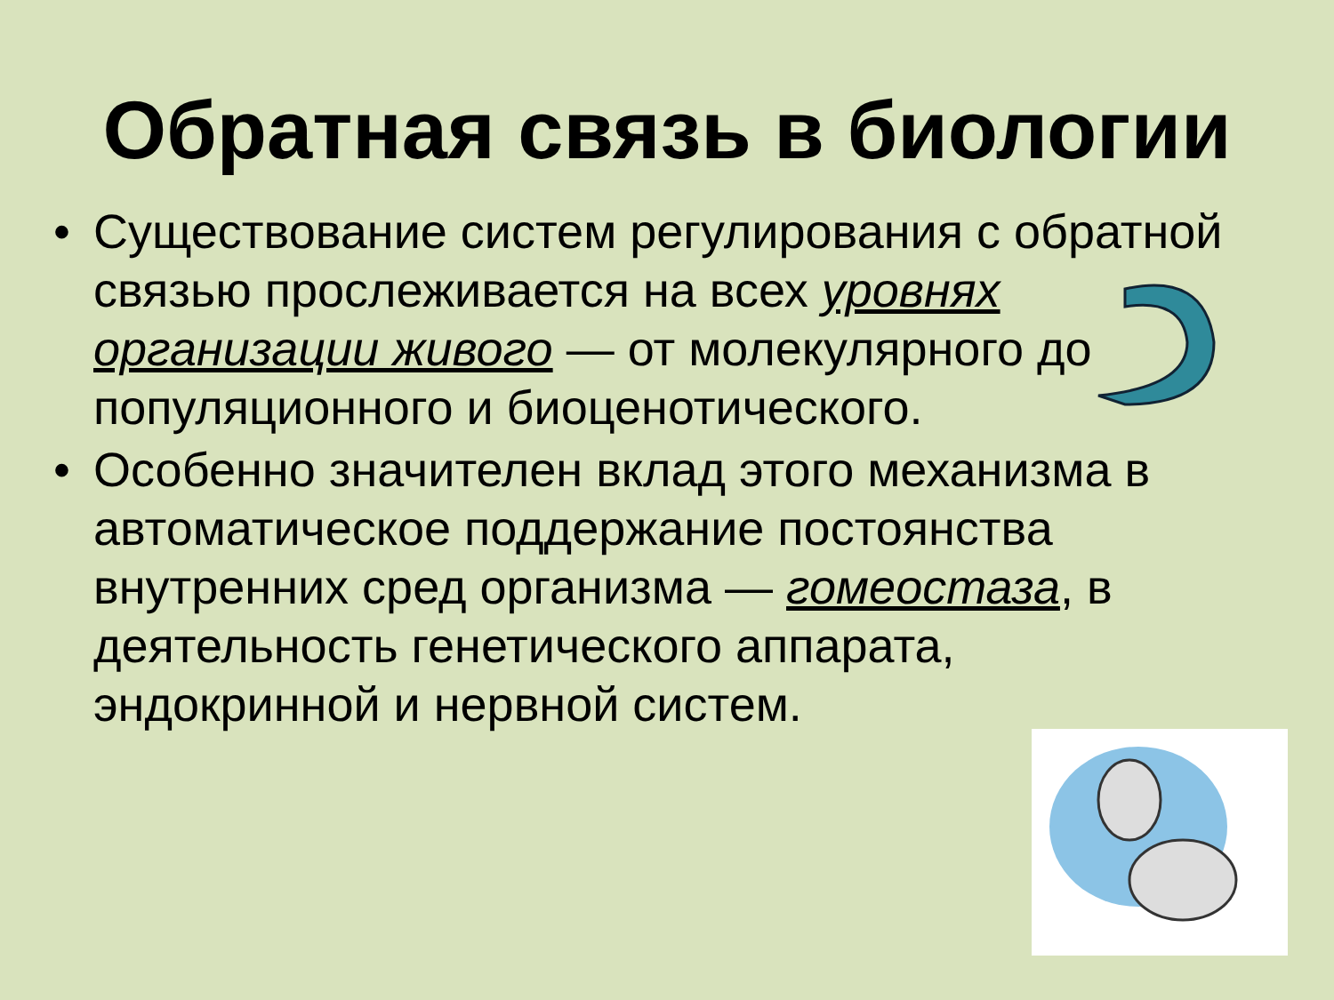Обратная связь в биологии
• Существование систем регулирования с обратной связью прослеживается на всех уровнях организации живого — от молекулярного до популяционного и биоценотического.
• Особенно значителен вклад этого механизма в автоматическое поддержание постоянства внутренних сред организма — гомеостаза, в деятельность генетического аппарата, эндокринной и нервной систем.